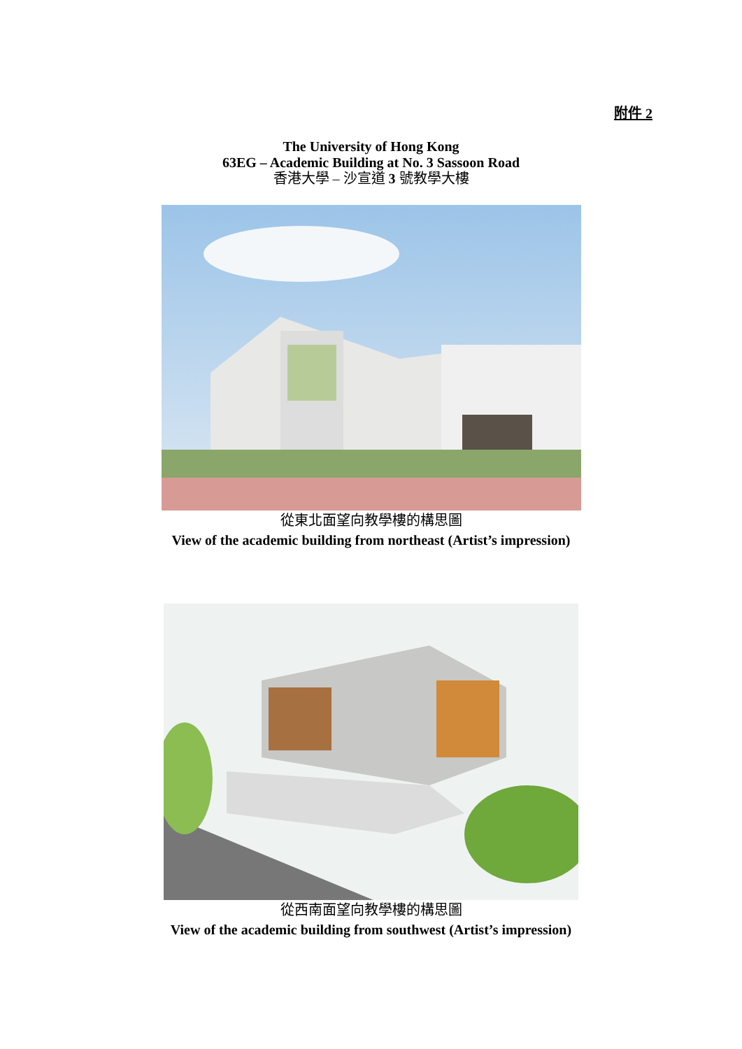附件 2
The University of Hong Kong
63EG – Academic Building at No. 3 Sassoon Road
香港大學 – 沙宣道 3 號教學大樓
從東北面望向教學樓的構思圖
View of the academic building from northeast (Artist’s impression)
從西南面望向教學樓的構思圖
View of the academic building from southwest (Artist’s impression)